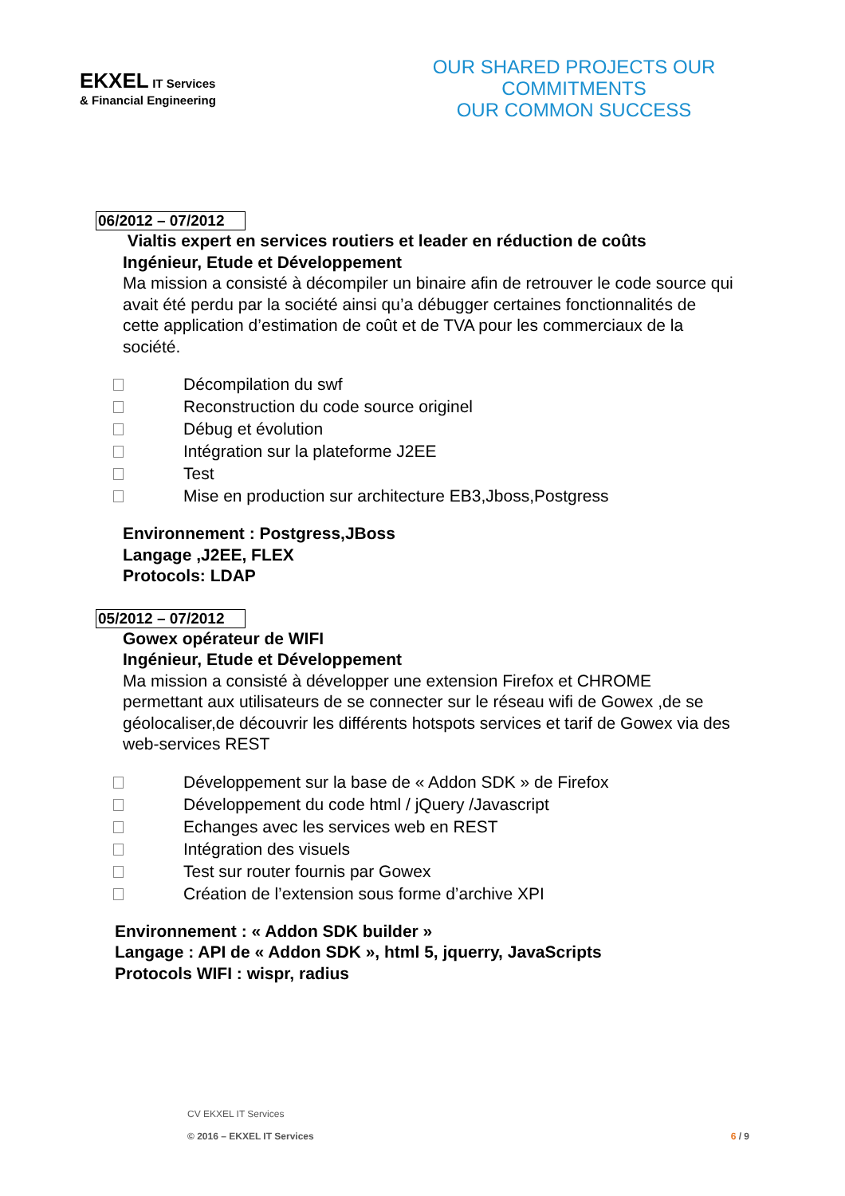EKXEL IT Services
& Financial Engineering
OUR SHARED PROJECTS OUR COMMITMENTS
OUR COMMON SUCCESS
06/2012 – 07/2012
Vialtis expert en services routiers et leader en réduction de coûts
Ingénieur, Etude et Développement
Ma mission a consisté à décompiler un binaire afin de retrouver le code source qui avait été perdu par la société ainsi qu’a débugger certaines fonctionnalités de cette application d’estimation de coût et de TVA pour les commerciaux de la société.
Décompilation du swf
Reconstruction du code source originel
Débug et évolution
Intégration sur la plateforme J2EE
Test
Mise en production sur architecture EB3,Jboss,Postgress
Environnement : Postgress,JBoss
Langage ,J2EE, FLEX
Protocols: LDAP
05/2012 – 07/2012
Gowex opérateur de WIFI
Ingénieur, Etude et Développement
Ma mission a consisté à développer une extension Firefox et CHROME permettant aux utilisateurs de se connecter sur le réseau wifi de Gowex ,de se géolocaliser,de découvrir les différents hotspots services et tarif de Gowex via des web-services REST
Développement sur la base de « Addon SDK » de Firefox
Développement du code html / jQuery /Javascript
Echanges avec les services web en REST
Intégration des visuels
Test sur router fournis par Gowex
Création de l’extension sous forme d’archive XPI
Environnement : « Addon SDK builder »
Langage : API de « Addon SDK », html 5, jquerry, JavaScripts
Protocols WIFI : wispr, radius
CV EKXEL IT Services
© 2016 – EKXEL IT Services
6 / 9